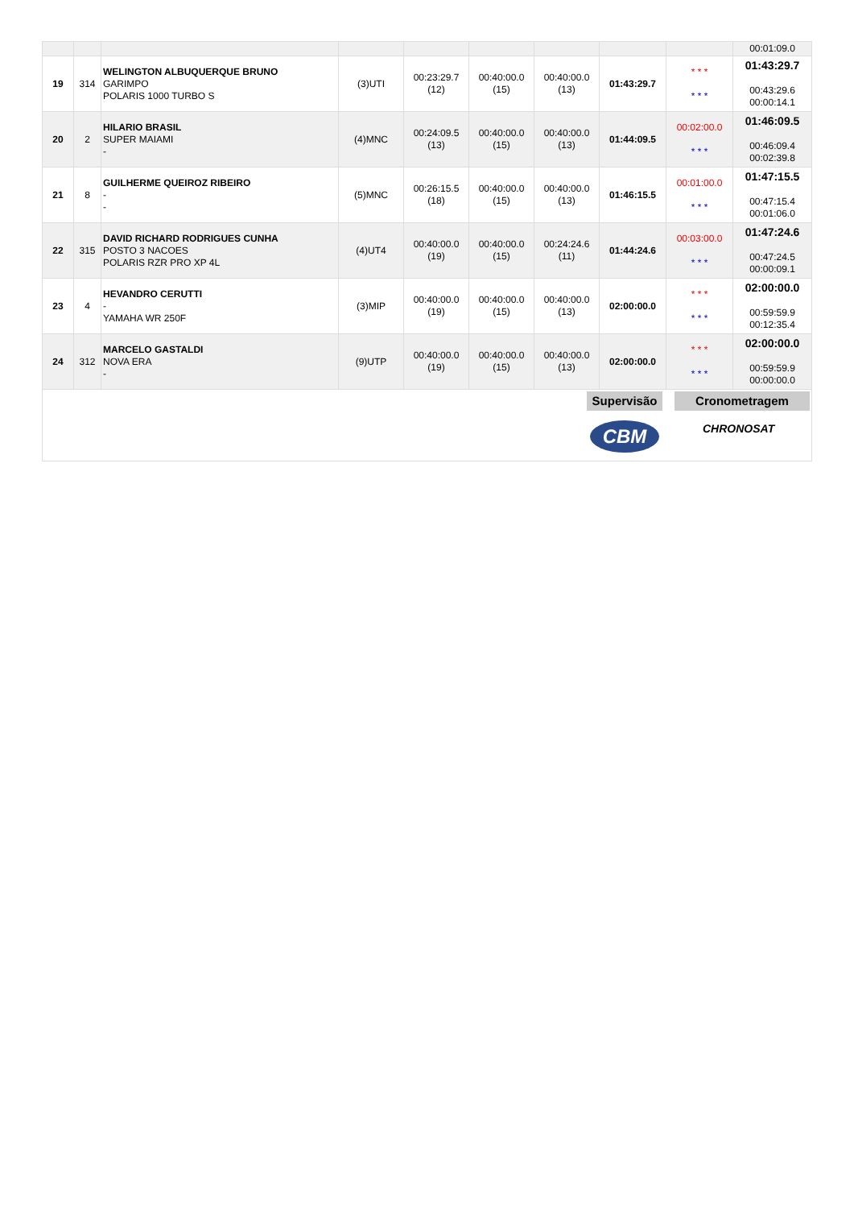| | | | | | | | | | 00:01:09.0 |
| 19 | 314 | WELINGTON ALBUQUERQUE BRUNO GARIMPO POLARIS 1000 TURBO S | (3)UTI | 00:23:29.7 (12) | 00:40:00.0 (15) | 00:40:00.0 (13) | 01:43:29.7 | * * * * * * | 01:43:29.7 00:43:29.6 00:00:14.1 |
| 20 | 2 | HILARIO BRASIL SUPER MAIAMI - | (4)MNC | 00:24:09.5 (13) | 00:40:00.0 (15) | 00:40:00.0 (13) | 01:44:09.5 | 00:02:00.0 * * * | 01:46:09.5 00:46:09.4 00:02:39.8 |
| 21 | 8 | GUILHERME QUEIROZ RIBEIRO - - | (5)MNC | 00:26:15.5 (18) | 00:40:00.0 (15) | 00:40:00.0 (13) | 01:46:15.5 | 00:01:00.0 * * * | 01:47:15.5 00:47:15.4 00:01:06.0 |
| 22 | 315 | DAVID RICHARD RODRIGUES CUNHA POSTO 3 NACOES POLARIS RZR PRO XP 4L | (4)UT4 | 00:40:00.0 (19) | 00:40:00.0 (15) | 00:24:24.6 (11) | 01:44:24.6 | 00:03:00.0 * * * | 01:47:24.6 00:47:24.5 00:00:09.1 |
| 23 | 4 | HEVANDRO CERUTTI - YAMAHA WR 250F | (3)MIP | 00:40:00.0 (19) | 00:40:00.0 (15) | 00:40:00.0 (13) | 02:00:00.0 | * * * * * * | 02:00:00.0 00:59:59.9 00:12:35.4 |
| 24 | 312 | MARCELO GASTALDI NOVA ERA - | (9)UTP | 00:40:00.0 (19) | 00:40:00.0 (15) | 00:40:00.0 (13) | 02:00:00.0 | * * * * * * | 02:00:00.0 00:59:59.9 00:00:00.0 |
Supervisão Cronometragem
CBM CHRONOSAT